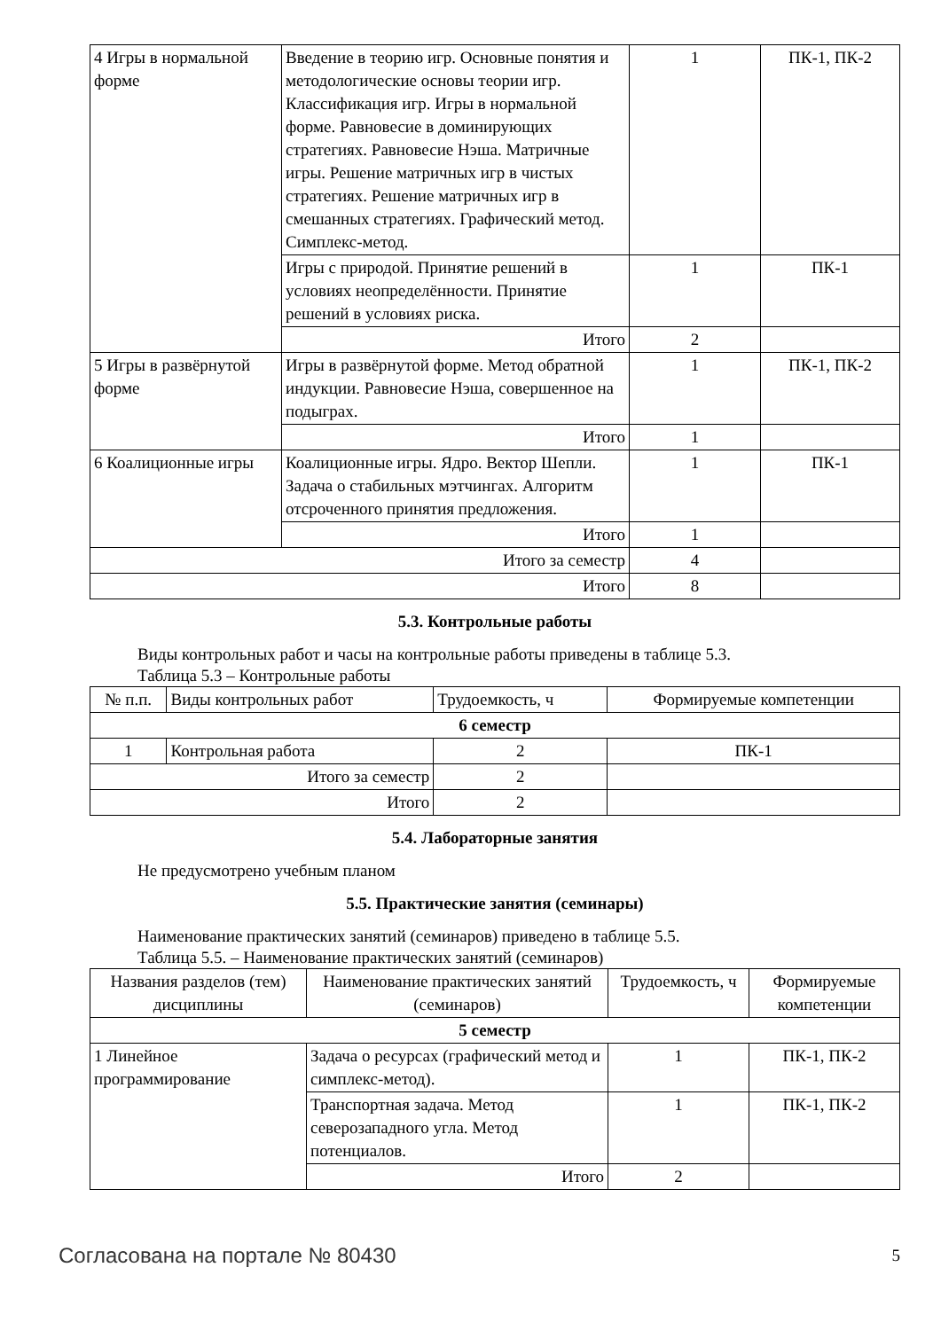| 4 Игры в нормальной форме | Введение в теорию игр. Основные понятия и методологические основы теории игр. Классификация игр. Игры в нормальной форме. Равновесие в доминирующих стратегиях. Равновесие Нэша. Матричные игры. Решение матричных игр в чистых стратегиях. Решение матричных игр в смешанных стратегиях. Графический метод. Симплекс-метод. | 1 | ПК-1, ПК-2 |
| | Игры с природой. Принятие решений в условиях неопределённости. Принятие решений в условиях риска. | 1 | ПК-1 |
| | Итого | 2 | |
| 5 Игры в развёрнутой форме | Игры в развёрнутой форме. Метод обратной индукции. Равновесие Нэша, совершенное на подыграх. | 1 | ПК-1, ПК-2 |
| | Итого | 1 | |
| 6 Коалиционные игры | Коалиционные игры. Ядро. Вектор Шепли. Задача о стабильных мэтчингах. Алгоритм отсроченного принятия предложения. | 1 | ПК-1 |
| | Итого | 1 | |
| Итого за семестр | | 4 | |
| Итого | | 8 | |
5.3. Контрольные работы
Виды контрольных работ и часы на контрольные работы приведены в таблице 5.3.
Таблица 5.3 – Контрольные работы
| № п.п. | Виды контрольных работ | Трудоемкость, ч | Формируемые компетенции |
| 6 семестр | | | |
| 1 | Контрольная работа | 2 | ПК-1 |
| Итого за семестр | | 2 | |
| Итого | | 2 | |
5.4. Лабораторные занятия
Не предусмотрено учебным планом
5.5. Практические занятия (семинары)
Наименование практических занятий (семинаров) приведено в таблице 5.5.
Таблица 5.5. – Наименование практических занятий (семинаров)
| Названия разделов (тем) дисциплины | Наименование практических занятий (семинаров) | Трудоемкость, ч | Формируемые компетенции |
| 5 семестр | | | |
| 1 Линейное программирование | Задача о ресурсах (графический метод и симплекс-метод). | 1 | ПК-1, ПК-2 |
| | Транспортная задача. Метод северозападного угла. Метод потенциалов. | 1 | ПК-1, ПК-2 |
| | Итого | 2 | |
Согласована на портале № 80430 5